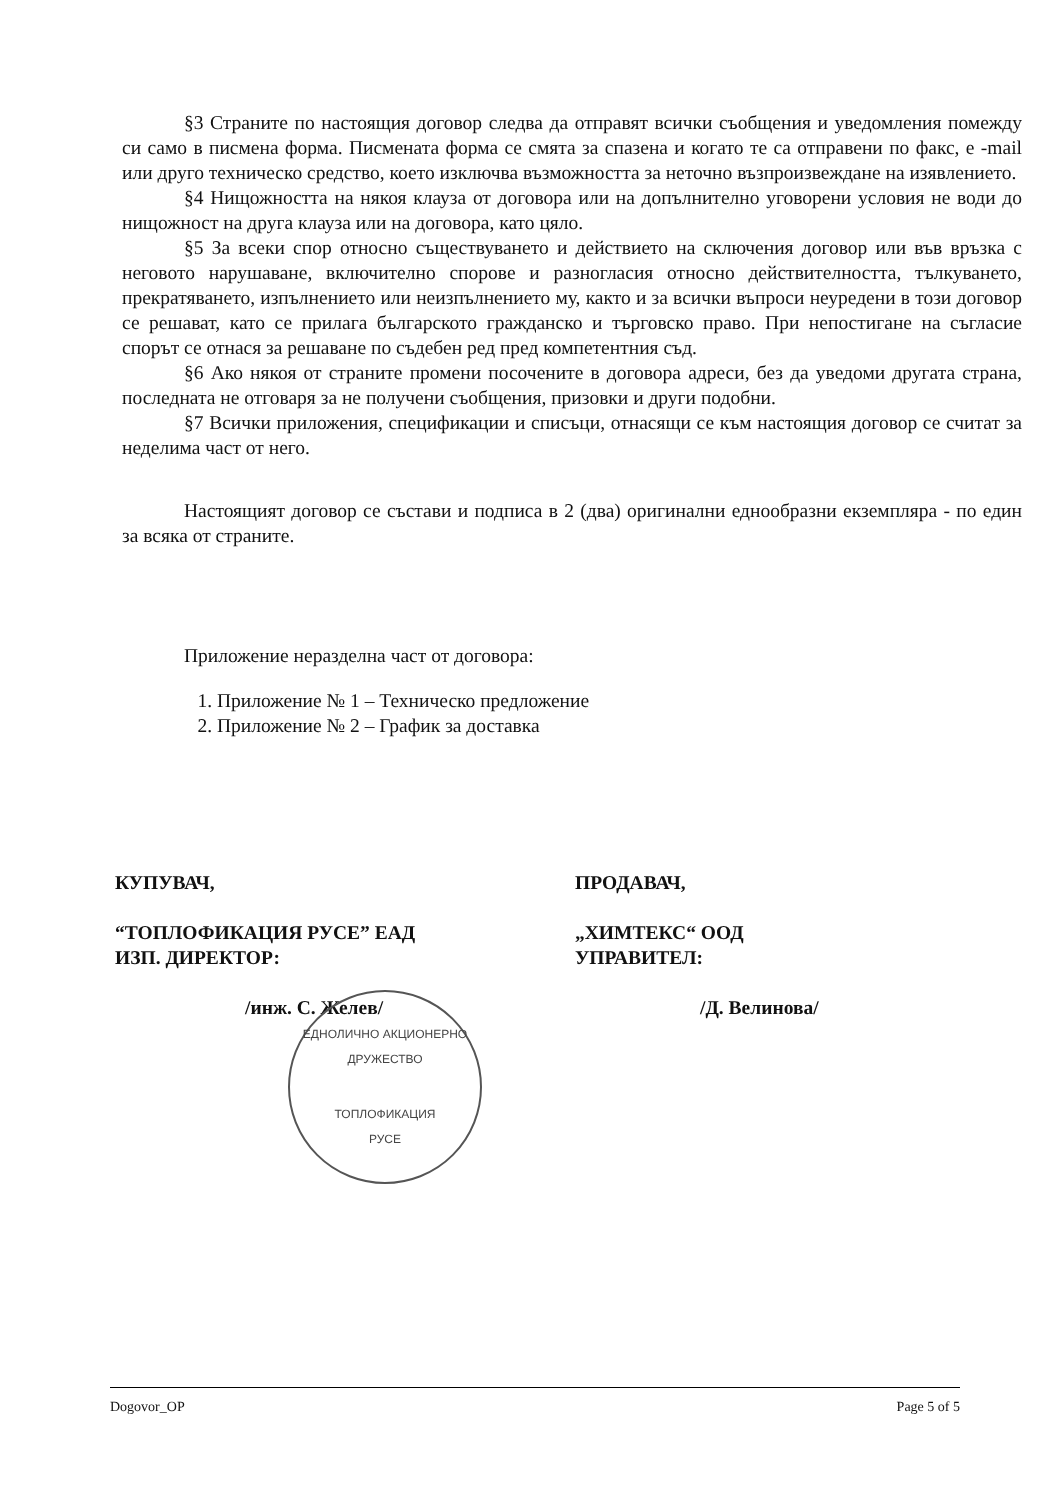§3 Страните по настоящия договор следва да отправят всички съобщения и уведомления помежду си само в писмена форма. Писмената форма се смята за спазена и когато те са отправени по факс, е -mail или друго техническо средство, което изключва възможността за неточно възпроизвеждане на изявлението.
§4 Нищожността на някоя клауза от договора или на допълнително уговорени условия не води до нищожност на друга клауза или на договора, като цяло.
§5 За всеки спор относно съществуването и действието на сключения договор или във връзка с неговото нарушаване, включително спорове и разногласия относно действителността, тълкуването, прекратяването, изпълнението или неизпълнението му, както и за всички въпроси неуредени в този договор се решават, като се прилага българското гражданско и търговско право. При непостигане на съгласие спорът се отнася за решаване по съдебен ред пред компетентния съд.
§6 Ако някоя от страните промени посочените в договора адреси, без да уведоми другата страна, последната не отговаря за не получени съобщения, призовки и други подобни.
§7 Всички приложения, спецификации и списъци, отнасящи се към настоящия договор се считат за неделима част от него.
Настоящият договор се състави и подписа в 2 (два) оригинални еднообразни екземпляра - по един за всяка от страните.
Приложение неразделна част от договора:
1. Приложение № 1 – Техническо предложение
2. Приложение № 2 – График за доставка
КУПУВАЧ,
“ТОПЛОФИКАЦИЯ РУСЕ” ЕАД
ИЗП. ДИРЕКТОР:
/инж. С. Желев/
ПРОДАВАЧ,
„ХИМТЕКС“ ООД
УПРАВИТЕЛ:
/Д. Велинова/
ЕДНОЛИЧНО АКЦИОНЕРНО ДРУЖЕСТВО
ТОПЛОФИКАЦИЯ
РУСЕ
Dogovor_OP Page 5 of 5